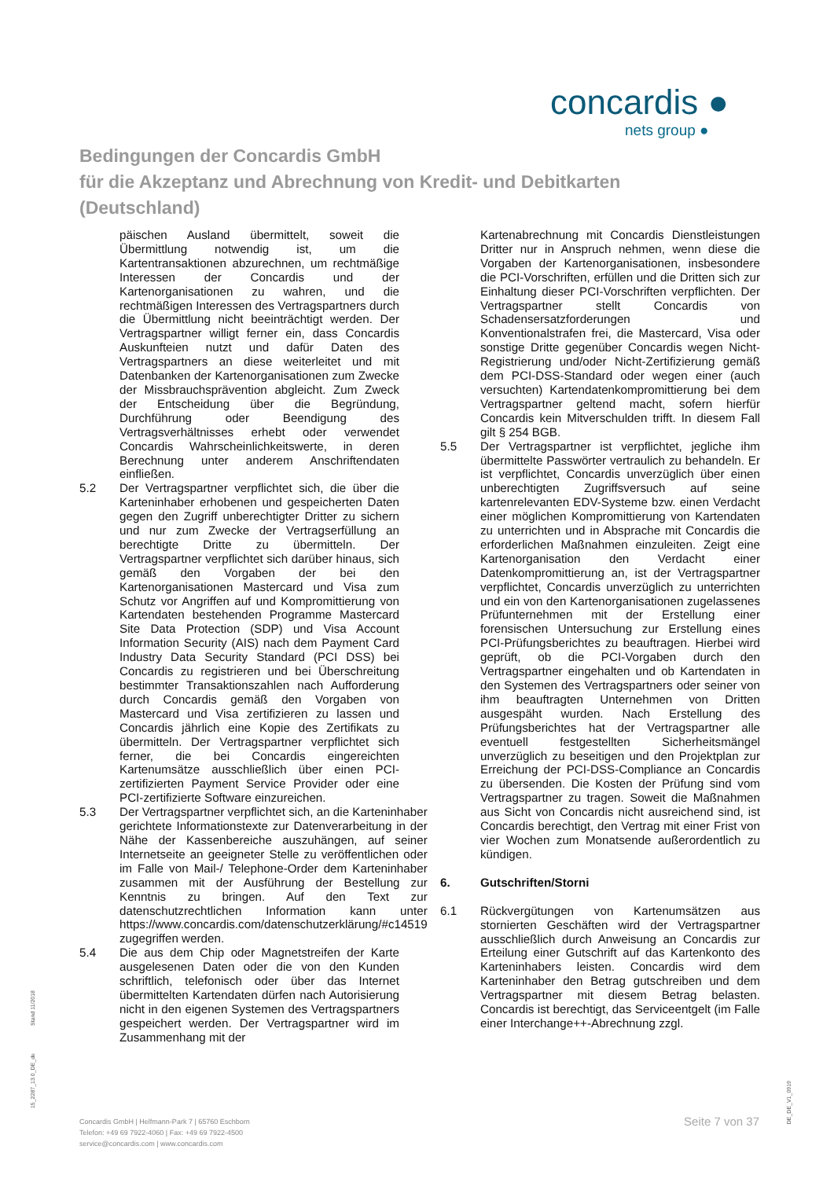concardis ●
nets group ●
Bedingungen der Concardis GmbH
für die Akzeptanz und Abrechnung von Kredit- und Debitkarten
(Deutschland)
päischen Ausland übermittelt, soweit die Übermittlung notwendig ist, um die Kartentransaktionen abzurechnen, um rechtmäßige Interessen der Concardis und der Kartenorganisationen zu wahren, und die rechtmäßigen Interessen des Vertragspartners durch die Übermittlung nicht beeinträchtigt werden. Der Vertragspartner willigt ferner ein, dass Concardis Auskunfteien nutzt und dafür Daten des Vertragspartners an diese weiterleitet und mit Datenbanken der Kartenorganisationen zum Zwecke der Missbrauchsprävention abgleicht. Zum Zweck der Entscheidung über die Begründung, Durchführung oder Beendigung des Vertragsverhältnisses erhebt oder verwendet Concardis Wahrscheinlichkeitswerte, in deren Berechnung unter anderem Anschriftendaten einfließen.
5.2 Der Vertragspartner verpflichtet sich, die über die Karteninhaber erhobenen und gespeicherten Daten gegen den Zugriff unberechtigter Dritter zu sichern und nur zum Zwecke der Vertragserfüllung an berechtigte Dritte zu übermitteln. Der Vertragspartner verpflichtet sich darüber hinaus, sich gemäß den Vorgaben der bei den Kartenorganisationen Mastercard und Visa zum Schutz vor Angriffen auf und Kompromittierung von Kartendaten bestehenden Programme Mastercard Site Data Protection (SDP) und Visa Account Information Security (AIS) nach dem Payment Card Industry Data Security Standard (PCI DSS) bei Concardis zu registrieren und bei Überschreitung bestimmter Transaktionszahlen nach Aufforderung durch Concardis gemäß den Vorgaben von Mastercard und Visa zertifizieren zu lassen und Concardis jährlich eine Kopie des Zertifikats zu übermitteln. Der Vertragspartner verpflichtet sich ferner, die bei Concardis eingereichten Kartenumsätze ausschließlich über einen PCI-zertifizierten Payment Service Provider oder eine PCI-zertifizierte Software einzureichen.
5.3 Der Vertragspartner verpflichtet sich, an die Karteninhaber gerichtete Informationstexte zur Datenverarbeitung in der Nähe der Kassenbereiche auszuhängen, auf seiner Internetseite an geeigneter Stelle zu veröffentlichen oder im Falle von Mail-/ Telephone-Order dem Karteninhaber zusammen mit der Ausführung der Bestellung zur Kenntnis zu bringen. Auf den Text zur datenschutzrechtlichen Information kann unter https://www.concardis.com/datenschutzerklärung/#c14519 zugegriffen werden.
5.4 Die aus dem Chip oder Magnetstreifen der Karte ausgelesenen Daten oder die von den Kunden schriftlich, telefonisch oder über das Internet übermittelten Kartendaten dürfen nach Autorisierung nicht in den eigenen Systemen des Vertragspartners gespeichert werden. Der Vertragspartner wird im Zusammenhang mit der
Kartenabrechnung mit Concardis Dienstleistungen Dritter nur in Anspruch nehmen, wenn diese die Vorgaben der Kartenorganisationen, insbesondere die PCI-Vorschriften, erfüllen und die Dritten sich zur Einhaltung dieser PCI-Vorschriften verpflichten. Der Vertragspartner stellt Concardis von Schadensersatzforderungen und Konventionalstrafen frei, die Mastercard, Visa oder sonstige Dritte gegenüber Concardis wegen Nicht-Registrierung und/oder Nicht-Zertifizierung gemäß dem PCI-DSS-Standard oder wegen einer (auch versuchten) Kartendatenkompromittierung bei dem Vertragspartner geltend macht, sofern hierfür Concardis kein Mitverschulden trifft. In diesem Fall gilt § 254 BGB.
5.5 Der Vertragspartner ist verpflichtet, jegliche ihm übermittelte Passwörter vertraulich zu behandeln. Er ist verpflichtet, Concardis unverzüglich über einen unberechtigten Zugriffsversuch auf seine kartenrelevanten EDV-Systeme bzw. einen Verdacht einer möglichen Kompromittierung von Kartendaten zu unterrichten und in Absprache mit Concardis die erforderlichen Maßnahmen einzuleiten. Zeigt eine Kartenorganisation den Verdacht einer Datenkompromittierung an, ist der Vertragspartner verpflichtet, Concardis unverzüglich zu unterrichten und ein von den Kartenorganisationen zugelassenes Prüfunternehmen mit der Erstellung einer forensischen Untersuchung zur Erstellung eines PCI-Prüfungsberichtes zu beauftragen. Hierbei wird geprüft, ob die PCI-Vorgaben durch den Vertragspartner eingehalten und ob Kartendaten in den Systemen des Vertragspartners oder seiner von ihm beauftragten Unternehmen von Dritten ausgespäht wurden. Nach Erstellung des Prüfungsberichtes hat der Vertragspartner alle eventuell festgestellten Sicherheitsmängel unverzüglich zu beseitigen und den Projektplan zur Erreichung der PCI-DSS-Compliance an Concardis zu übersenden. Die Kosten der Prüfung sind vom Vertragspartner zu tragen. Soweit die Maßnahmen aus Sicht von Concardis nicht ausreichend sind, ist Concardis berechtigt, den Vertrag mit einer Frist von vier Wochen zum Monatsende außerordentlich zu kündigen.
6. Gutschriften/Storni
6.1 Rückvergütungen von Kartenumsätzen aus stornierten Geschäften wird der Vertragspartner ausschließlich durch Anweisung an Concardis zur Erteilung einer Gutschrift auf das Kartenkonto des Karteninhabers leisten. Concardis wird dem Karteninhaber den Betrag gutschreiben und dem Vertragspartner mit diesem Betrag belasten. Concardis ist berechtigt, das Serviceentgelt (im Falle einer Interchange++-Abrechnung zzgl.
Concardis GmbH | Helfmann-Park 7 | 65760 Eschborn
Telefon: +49 69 7922-4060 | Fax: +49 69 7922-4500
service@concardis.com | www.concardis.com
Seite 7 von 37
Stand 11/2018
15_2287_13.0_DE_de
DE_DE_V1_0919